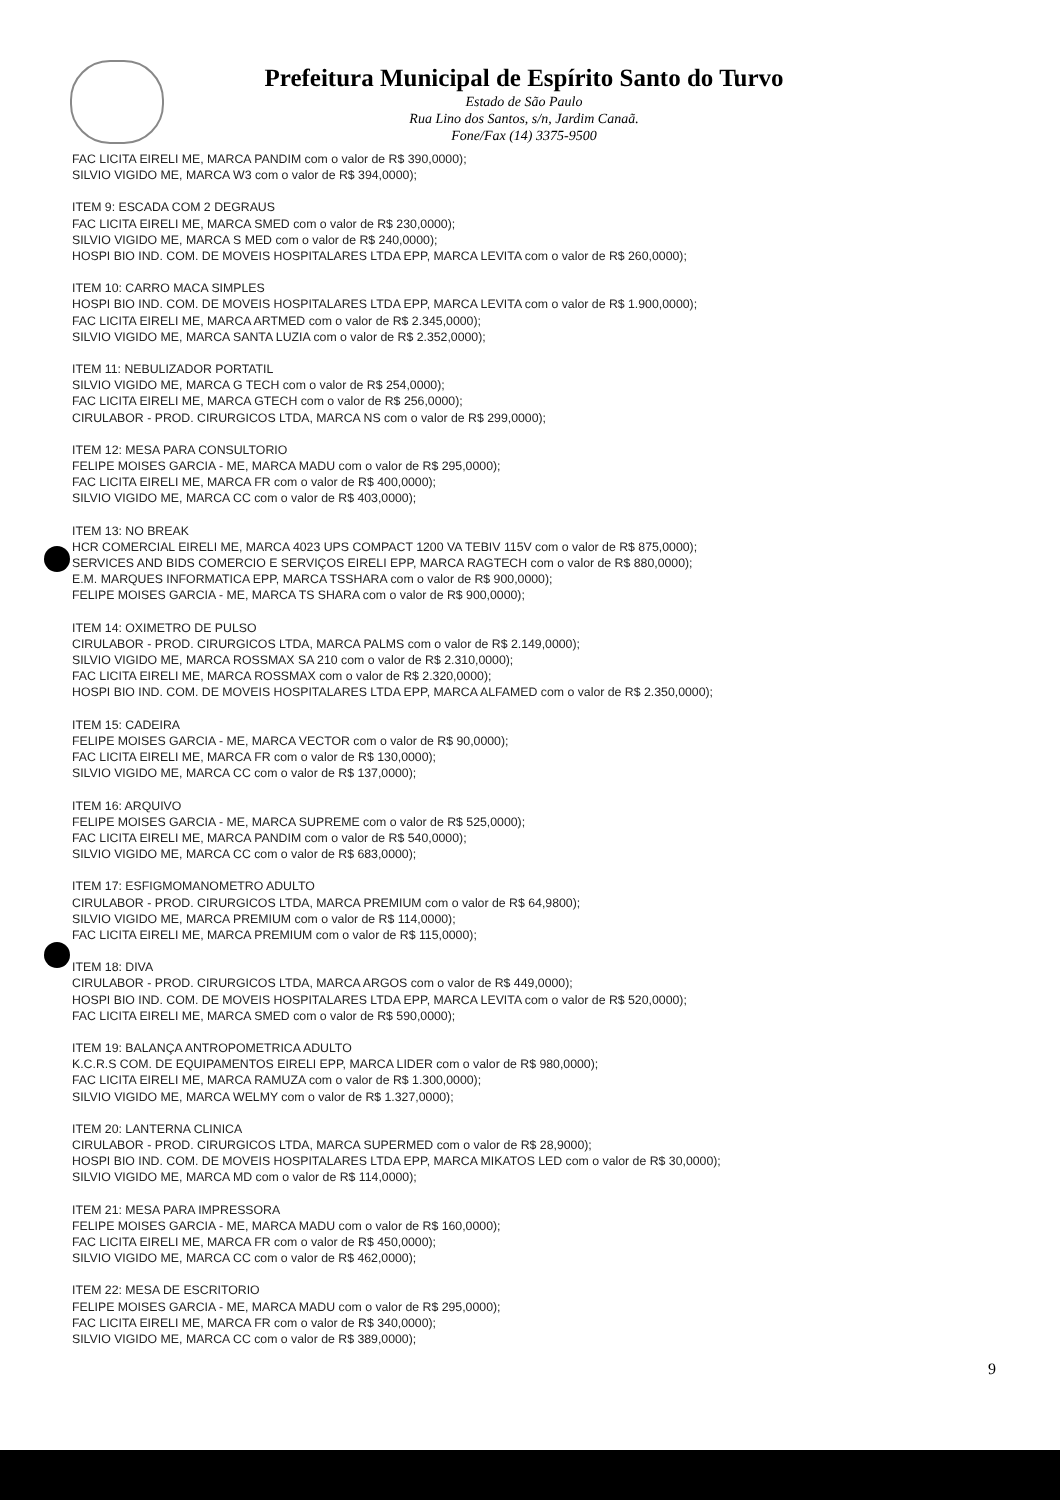Prefeitura Municipal de Espírito Santo do Turvo
Estado de São Paulo
Rua Lino dos Santos, s/n, Jardim Canaã.
Fone/Fax (14) 3375-9500
FAC LICITA EIRELI ME, MARCA PANDIM com o valor de R$ 390,0000);
SILVIO VIGIDO ME, MARCA W3 com o valor de R$ 394,0000);
ITEM 9: ESCADA COM 2 DEGRAUS
FAC LICITA EIRELI ME, MARCA SMED com o valor de R$ 230,0000);
SILVIO VIGIDO ME, MARCA S MED com o valor de R$ 240,0000);
HOSPI BIO IND. COM. DE MOVEIS HOSPITALARES LTDA EPP, MARCA LEVITA com o valor de R$ 260,0000);
ITEM 10: CARRO MACA SIMPLES
HOSPI BIO IND. COM. DE MOVEIS HOSPITALARES LTDA EPP, MARCA LEVITA com o valor de R$ 1.900,0000);
FAC LICITA EIRELI ME, MARCA ARTMED com o valor de R$ 2.345,0000);
SILVIO VIGIDO ME, MARCA SANTA LUZIA com o valor de R$ 2.352,0000);
ITEM 11: NEBULIZADOR PORTATIL
SILVIO VIGIDO ME, MARCA G TECH com o valor de R$ 254,0000);
FAC LICITA EIRELI ME, MARCA GTECH com o valor de R$ 256,0000);
CIRULABOR - PROD. CIRURGICOS LTDA, MARCA NS com o valor de R$ 299,0000);
ITEM 12: MESA PARA CONSULTORIO
FELIPE MOISES GARCIA - ME, MARCA MADU com o valor de R$ 295,0000);
FAC LICITA EIRELI ME, MARCA FR com o valor de R$ 400,0000);
SILVIO VIGIDO ME, MARCA CC com o valor de R$ 403,0000);
ITEM 13: NO BREAK
HCR COMERCIAL EIRELI ME, MARCA 4023 UPS COMPACT 1200 VA TEBIV 115V com o valor de R$ 875,0000);
SERVICES AND BIDS COMERCIO E SERVIÇOS EIRELI EPP, MARCA RAGTECH com o valor de R$ 880,0000);
E.M. MARQUES INFORMATICA EPP, MARCA TSSHARA com o valor de R$ 900,0000);
FELIPE MOISES GARCIA - ME, MARCA TS SHARA com o valor de R$ 900,0000);
ITEM 14: OXIMETRO DE PULSO
CIRULABOR - PROD. CIRURGICOS LTDA, MARCA PALMS com o valor de R$ 2.149,0000);
SILVIO VIGIDO ME, MARCA ROSSMAX SA 210 com o valor de R$ 2.310,0000);
FAC LICITA EIRELI ME, MARCA ROSSMAX com o valor de R$ 2.320,0000);
HOSPI BIO IND. COM. DE MOVEIS HOSPITALARES LTDA EPP, MARCA ALFAMED com o valor de R$ 2.350,0000);
ITEM 15: CADEIRA
FELIPE MOISES GARCIA - ME, MARCA VECTOR com o valor de R$ 90,0000);
FAC LICITA EIRELI ME, MARCA FR com o valor de R$ 130,0000);
SILVIO VIGIDO ME, MARCA CC com o valor de R$ 137,0000);
ITEM 16: ARQUIVO
FELIPE MOISES GARCIA - ME, MARCA SUPREME com o valor de R$ 525,0000);
FAC LICITA EIRELI ME, MARCA PANDIM com o valor de R$ 540,0000);
SILVIO VIGIDO ME, MARCA CC com o valor de R$ 683,0000);
ITEM 17: ESFIGMOMANOMETRO ADULTO
CIRULABOR - PROD. CIRURGICOS LTDA, MARCA PREMIUM com o valor de R$ 64,9800);
SILVIO VIGIDO ME, MARCA PREMIUM com o valor de R$ 114,0000);
FAC LICITA EIRELI ME, MARCA PREMIUM com o valor de R$ 115,0000);
ITEM 18: DIVA
CIRULABOR - PROD. CIRURGICOS LTDA, MARCA ARGOS com o valor de R$ 449,0000);
HOSPI BIO IND. COM. DE MOVEIS HOSPITALARES LTDA EPP, MARCA LEVITA com o valor de R$ 520,0000);
FAC LICITA EIRELI ME, MARCA SMED com o valor de R$ 590,0000);
ITEM 19: BALANÇA ANTROPOMETRICA ADULTO
K.C.R.S COM. DE EQUIPAMENTOS EIRELI EPP, MARCA LIDER com o valor de R$ 980,0000);
FAC LICITA EIRELI ME, MARCA RAMUZA com o valor de R$ 1.300,0000);
SILVIO VIGIDO ME, MARCA WELMY com o valor de R$ 1.327,0000);
ITEM 20: LANTERNA CLINICA
CIRULABOR - PROD. CIRURGICOS LTDA, MARCA SUPERMED com o valor de R$ 28,9000);
HOSPI BIO IND. COM. DE MOVEIS HOSPITALARES LTDA EPP, MARCA MIKATOS LED com o valor de R$ 30,0000);
SILVIO VIGIDO ME, MARCA MD com o valor de R$ 114,0000);
ITEM 21: MESA PARA IMPRESSORA
FELIPE MOISES GARCIA - ME, MARCA MADU com o valor de R$ 160,0000);
FAC LICITA EIRELI ME, MARCA FR com o valor de R$ 450,0000);
SILVIO VIGIDO ME, MARCA CC com o valor de R$ 462,0000);
ITEM 22: MESA DE ESCRITORIO
FELIPE MOISES GARCIA - ME, MARCA MADU com o valor de R$ 295,0000);
FAC LICITA EIRELI ME, MARCA FR com o valor de R$ 340,0000);
SILVIO VIGIDO ME, MARCA CC com o valor de R$ 389,0000);
9